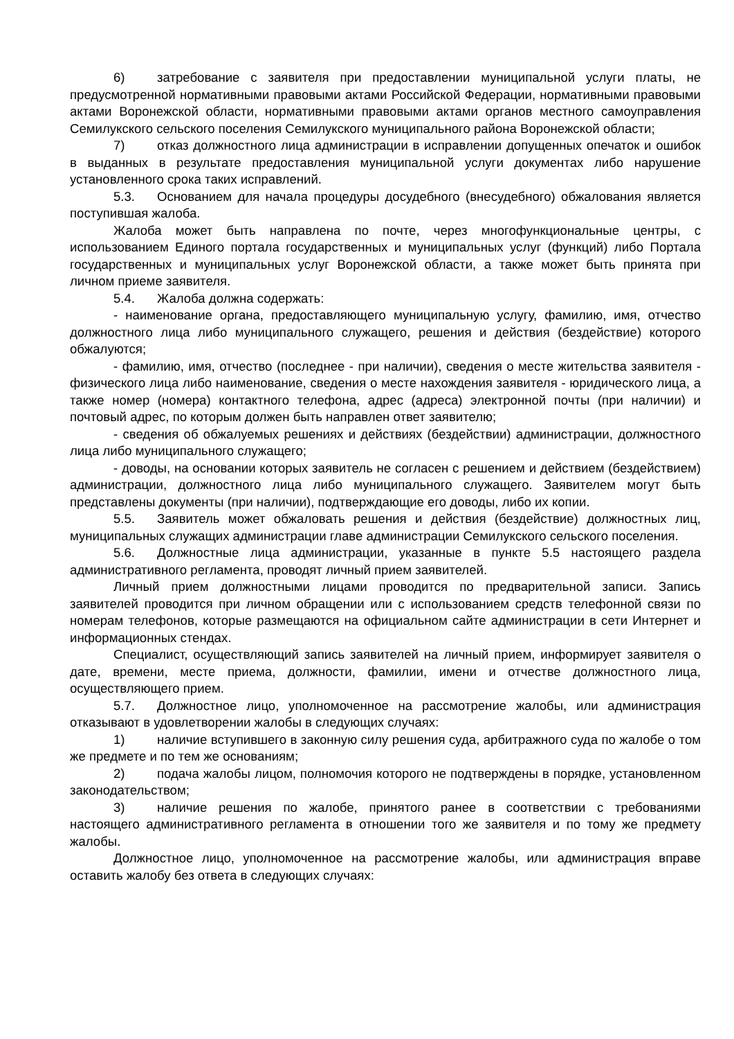6) затребование с заявителя при предоставлении муниципальной услуги платы, не предусмотренной нормативными правовыми актами Российской Федерации, нормативными правовыми актами Воронежской области, нормативными правовыми актами органов местного самоуправления Семилукского сельского поселения Семилукского муниципального района Воронежской области;
7) отказ должностного лица администрации в исправлении допущенных опечаток и ошибок в выданных в результате предоставления муниципальной услуги документах либо нарушение установленного срока таких исправлений.
5.3. Основанием для начала процедуры досудебного (внесудебного) обжалования является поступившая жалоба.
Жалоба может быть направлена по почте, через многофункциональные центры, с использованием Единого портала государственных и муниципальных услуг (функций) либо Портала государственных и муниципальных услуг Воронежской области, а также может быть принята при личном приеме заявителя.
5.4. Жалоба должна содержать:
- наименование органа, предоставляющего муниципальную услугу, фамилию, имя, отчество должностного лица либо муниципального служащего, решения и действия (бездействие) которого обжалуются;
- фамилию, имя, отчество (последнее - при наличии), сведения о месте жительства заявителя - физического лица либо наименование, сведения о месте нахождения заявителя - юридического лица, а также номер (номера) контактного телефона, адрес (адреса) электронной почты (при наличии) и почтовый адрес, по которым должен быть направлен ответ заявителю;
- сведения об обжалуемых решениях и действиях (бездействии) администрации, должностного лица либо муниципального служащего;
- доводы, на основании которых заявитель не согласен с решением и действием (бездействием) администрации, должностного лица либо муниципального служащего. Заявителем могут быть представлены документы (при наличии), подтверждающие его доводы, либо их копии.
5.5. Заявитель может обжаловать решения и действия (бездействие) должностных лиц, муниципальных служащих администрации главе администрации Семилукского сельского поселения.
5.6. Должностные лица администрации, указанные в пункте 5.5 настоящего раздела административного регламента, проводят личный прием заявителей.
Личный прием должностными лицами проводится по предварительной записи. Запись заявителей проводится при личном обращении или с использованием средств телефонной связи по номерам телефонов, которые размещаются на официальном сайте администрации в сети Интернет и информационных стендах.
Специалист, осуществляющий запись заявителей на личный прием, информирует заявителя о дате, времени, месте приема, должности, фамилии, имени и отчестве должностного лица, осуществляющего прием.
5.7. Должностное лицо, уполномоченное на рассмотрение жалобы, или администрация отказывают в удовлетворении жалобы в следующих случаях:
1) наличие вступившего в законную силу решения суда, арбитражного суда по жалобе о том же предмете и по тем же основаниям;
2) подача жалобы лицом, полномочия которого не подтверждены в порядке, установленном законодательством;
3) наличие решения по жалобе, принятого ранее в соответствии с требованиями настоящего административного регламента в отношении того же заявителя и по тому же предмету жалобы.
Должностное лицо, уполномоченное на рассмотрение жалобы, или администрация вправе оставить жалобу без ответа в следующих случаях: